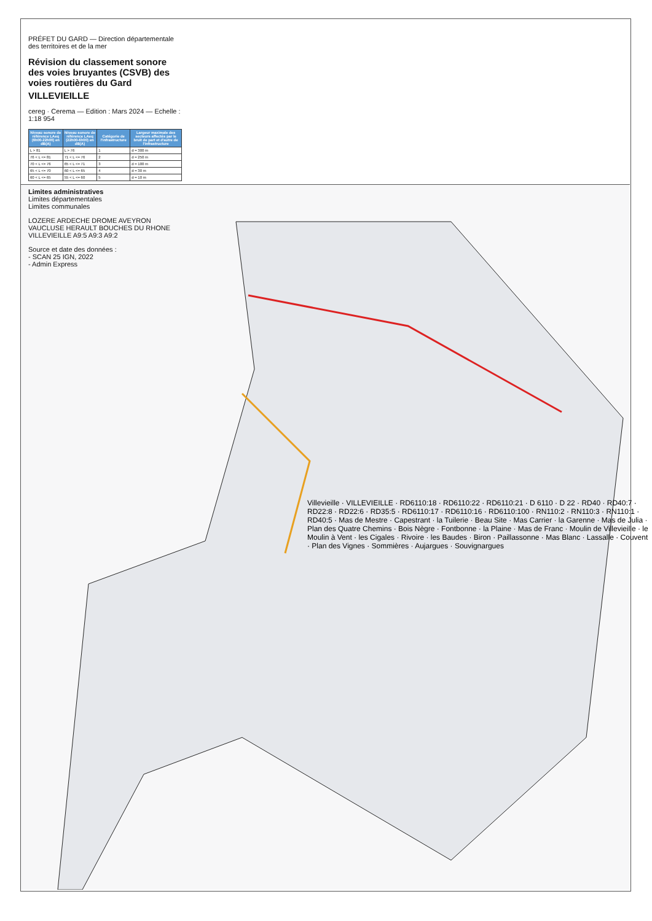PRÉFET DU GARD — Direction départementale des territoires et de la mer
Révision du classement sonore des voies bruyantes (CSVB) des voies routières du Gard
VILLEVIEILLE
cereg · Cerema — Edition : Mars 2024 — Echelle : 1:18 954
| Niveau sonore de référence LAeq (6h00-22h00) en dB(A) | Niveau sonore de référence LAeq (22h00-6h00) en dB(A) | Catégorie de l'infrastructure | Largeur maximale des secteurs affectés par le bruit de part et d'autre de l'infrastructure |
| --- | --- | --- | --- |
| L > 81 | L > 76 | 1 | d = 300 m |
| 76 < L <= 81 | 71 < L <= 76 | 2 | d = 250 m |
| 70 < L <= 76 | 65 < L <= 71 | 3 | d = 100 m |
| 65 < L <= 70 | 60 < L <= 65 | 4 | d = 30 m |
| 60 < L <= 65 | 55 < L <= 60 | 5 | d = 10 m |
Limites administratives
Limites départementales
Limites communales
LOZERE ARDECHE DROME AVEYRON VAUCLUSE HERAULT BOUCHES DU RHONE VILLEVIEILLE A9:5 A9:3 A9:2
Source et date des données :
- SCAN 25 IGN, 2022
- Admin Express
Villevieille · VILLEVIEILLE · RD6110:18 · RD6110:22 · RD6110:21 · D 6110 · D 22 · RD40 · RD40:7 · RD22:8 · RD22:6 · RD35:5 · RD6110:17 · RD6110:16 · RD6110:100 · RN110:2 · RN110:3 · RN110:1 · RD40:5 · Mas de Mestre · Capestrant · la Tuilerie · Beau Site · Mas Carrier · la Garenne · Mas de Julia · Plan des Quatre Chemins · Bois Nègre · Fontbonne · la Plaine · Mas de Franc · Moulin de Villevieille · le Moulin à Vent · les Cigales · Rivoire · les Baudes · Biron · Paillassonne · Mas Blanc · Lassalle · Couvent · Plan des Vignes · Sommières · Aujargues · Souvignargues